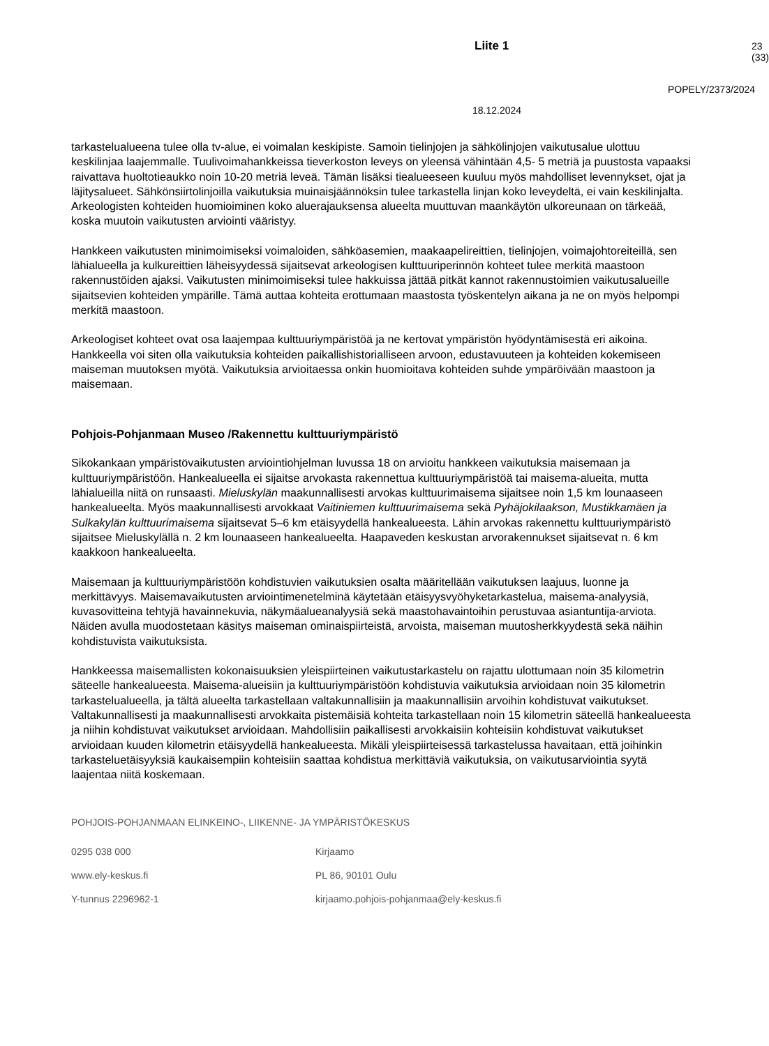Liite 1 23 (33)
POPELY/2373/2024
18.12.2024
tarkastelualueena tulee olla tv-alue, ei voimalan keskipiste. Samoin tielinjojen ja sähkölinjojen vaikutusalue ulottuu keskilinjaa laajemmalle. Tuulivoimahankkeissa tieverkoston leveys on yleensä vähintään 4,5- 5 metriä ja puustosta vapaaksi raivattava huoltotieaukko noin 10-20 metriä leveä. Tämän lisäksi tiealueeseen kuuluu myös mahdolliset levennykset, ojat ja läjitysalueet. Sähkönsiirtolinjoilla vaikutuksia muinaisjäännöksin tulee tarkastella linjan koko leveydeltä, ei vain keskilinjalta. Arkeologisten kohteiden huomioiminen koko aluerajauksensa alueelta muuttuvan maankäytön ulkoreunaan on tärkeää, koska muutoin vaikutusten arviointi vääristyy.
Hankkeen vaikutusten minimoimiseksi voimaloiden, sähköasemien, maakaapelireittien, tielinjojen, voimajohtoreiteillä, sen lähialueella ja kulkureittien läheisyydessä sijaitsevat arkeologisen kulttuuriperinnön kohteet tulee merkitä maastoon rakennustöiden ajaksi. Vaikutusten minimoimiseksi tulee hakkuissa jättää pitkät kannot rakennustoimien vaikutusalueille sijaitsevien kohteiden ympärille. Tämä auttaa kohteita erottumaan maastosta työskentelyn aikana ja ne on myös helpompi merkitä maastoon.
Arkeologiset kohteet ovat osa laajempaa kulttuuriympäristöä ja ne kertovat ympäristön hyödyntämisestä eri aikoina. Hankkeella voi siten olla vaikutuksia kohteiden paikallishistorialliseen arvoon, edustavuuteen ja kohteiden kokemiseen maiseman muutoksen myötä. Vaikutuksia arvioitaessa onkin huomioitava kohteiden suhde ympäröivään maastoon ja maisemaan.
Pohjois-Pohjanmaan Museo /Rakennettu kulttuuriympäristö
Sikokankaan ympäristövaikutusten arviointiohjelman luvussa 18 on arvioitu hankkeen vaikutuksia maisemaan ja kulttuuriympäristöön. Hankealueella ei sijaitse arvokasta rakennettua kulttuuriympäristöä tai maisema-alueita, mutta lähialueilla niitä on runsaasti. Mieluskylän maakunnallisesti arvokas kulttuurimaisema sijaitsee noin 1,5 km lounaaseen hankealueelta. Myös maakunnallisesti arvokkaat Vaitiniemen kulttuurimaisema sekä Pyhäjokilaakson, Mustikkamäen ja Sulkakylän kulttuurimaisema sijaitsevat 5–6 km etäisyydellä hankealueesta. Lähin arvokas rakennettu kulttuuriympäristö sijaitsee Mieluskylällä n. 2 km lounaaseen hankealueelta. Haapaveden keskustan arvorakennukset sijaitsevat n. 6 km kaakkoon hankealueelta.
Maisemaan ja kulttuuriympäristöön kohdistuvien vaikutuksien osalta määritellään vaikutuksen laajuus, luonne ja merkittävyys. Maisemavaikutusten arviointimenetelminä käytetään etäisyysvyöhyketarkastelua, maisema-analyysiä, kuvasovitteina tehtyjä havainnekuvia, näkymäalueanalyysiä sekä maastohavaintoihin perustuvaa asiantuntija-arviota. Näiden avulla muodostetaan käsitys maiseman ominaispiirteistä, arvoista, maiseman muutosherkkyydestä sekä näihin kohdistuvista vaikutuksista.
Hankkeessa maisemallisten kokonaisuuksien yleispiirteinen vaikutustarkastelu on rajattu ulottumaan noin 35 kilometrin säteelle hankealueesta. Maisema-alueisiin ja kulttuuriympäristöön kohdistuvia vaikutuksia arvioidaan noin 35 kilometrin tarkastelualueella, ja tältä alueelta tarkastellaan valtakunnallisiin ja maakunnallisiin arvoihin kohdistuvat vaikutukset. Valtakunnallisesti ja maakunnallisesti arvokkaita pistemäisiä kohteita tarkastellaan noin 15 kilometrin säteellä hankealueesta ja niihin kohdistuvat vaikutukset arvioidaan. Mahdollisiin paikallisesti arvokkaisiin kohteisiin kohdistuvat vaikutukset arvioidaan kuuden kilometrin etäisyydellä hankealueesta. Mikäli yleispiirteisessä tarkastelussa havaitaan, että joihinkin tarkasteluetäisyyksiä kaukaisempiin kohteisiin saattaa kohdistua merkittäviä vaikutuksia, on vaikutusarviointia syytä laajentaa niitä koskemaan.
POHJOIS-POHJANMAAN ELINKEINO-, LIIKENNE- JA YMPÄRISTÖKESKUS
0295 038 000 Kirjaamo
www.ely-keskus.fi PL 86, 90101 Oulu
Y-tunnus 2296962-1 kirjaamo.pohjois-pohjanmaa@ely-keskus.fi